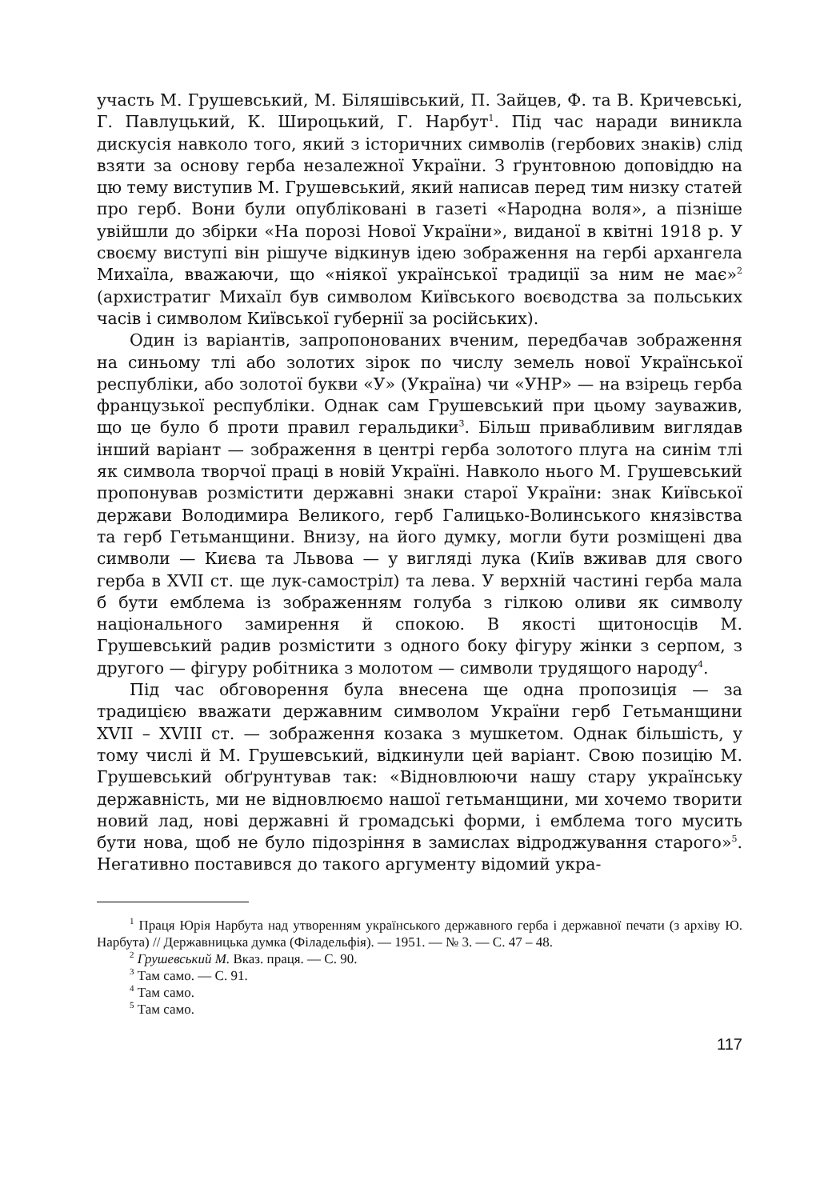участь М. Грушевський, М. Біляшівський, П. Зайцев, Ф. та В. Кричевські, Г. Павлуцький, К. Широцький, Г. Нарбут<sup>1</sup>. Під час наради виникла дискусія навколо того, який з історичних символів (гербових знаків) слід взяти за основу герба незалежної України. З ґрунтовною доповіддю на цю тему виступив М. Грушевський, який написав перед тим низку статей про герб. Вони були опубліковані в газеті «Народна воля», а пізніше увійшли до збірки «На порозі Нової України», виданої в квітні 1918 р. У своєму виступі він рішуче відкинув ідею зображення на гербі архангела Михаїла, вважаючи, що «ніякої української традиції за ним не має»<sup>2</sup> (архистратиг Михаїл був символом Київського воєводства за польських часів і символом Київської губернії за російських).
Один із варіантів, запропонованих вченим, передбачав зображення на синьому тлі або золотих зірок по числу земель нової Української республіки, або золотої букви «У» (Україна) чи «УНР» — на взірець герба французької республіки. Однак сам Грушевський при цьому зауважив, що це було б проти правил геральдики<sup>3</sup>. Більш привабливим виглядав інший варіант — зображення в центрі герба золотого плуга на синім тлі як символа творчої праці в новій Україні. Навколо нього М. Грушевський пропонував розмістити державні знаки старої України: знак Київської держави Володимира Великого, герб Галицько-Волинського князівства та герб Гетьманщини. Внизу, на його думку, могли бути розміщені два символи — Києва та Львова — у вигляді лука (Київ вживав для свого герба в XVII ст. ще лук-самостріл) та лева. У верхній частині герба мала б бути емблема із зображенням голуба з гілкою оливи як символу національного замирення й спокою. В якості щитоносців М. Грушевський радив розмістити з одного боку фігуру жінки з серпом, з другого — фігуру робітника з молотом — символи трудящого народу<sup>4</sup>.
Під час обговорення була внесена ще одна пропозиція — за традицією вважати державним символом України герб Гетьманщини XVII – XVIII ст. — зображення козака з мушкетом. Однак більшість, у тому числі й М. Грушевський, відкинули цей варіант. Свою позицію М. Грушевський обґрунтував так: «Відновлюючи нашу стару українську державність, ми не відновлюємо нашої гетьманщини, ми хочемо творити новий лад, нові державні й громадські форми, і емблема того мусить бути нова, щоб не було підозріння в замислах відроджування старого»<sup>5</sup>. Негативно поставився до такого аргументу відомий укра-
<sup>1</sup> Праця Юрія Нарбута над утворенням українського державного герба і державної печати (з архіву Ю. Нарбута) // Державницька думка (Філадельфія). — 1951. — № 3. — С. 47 – 48.
<sup>2</sup> Грушевський М. Вказ. праця. — С. 90.
<sup>3</sup> Там само. — С. 91.
<sup>4</sup> Там само.
<sup>5</sup> Там само.
117